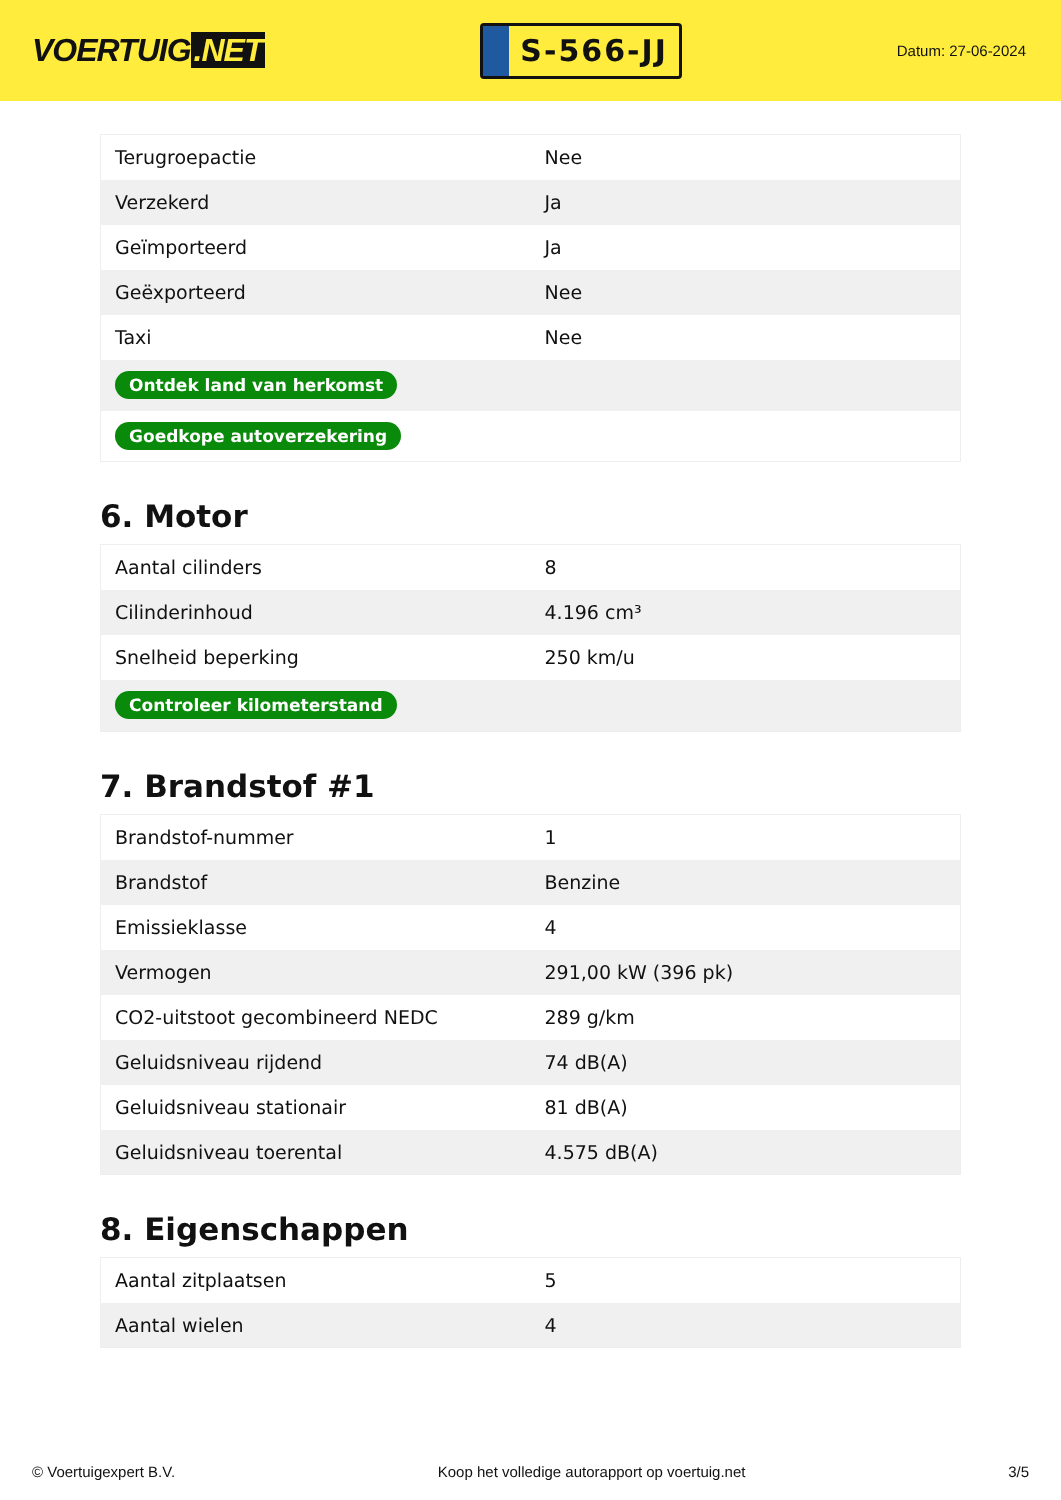VOERTUIG.NET
S-566-JJ
Datum: 27-06-2024
| Terugroepactie | Nee |
| Verzekerd | Ja |
| Geïmporteerd | Ja |
| Geëxporteerd | Nee |
| Taxi | Nee |
| Ontdek land van herkomst | |
| Goedkope autoverzekering | |
6. Motor
| Aantal cilinders | 8 |
| Cilinderinhoud | 4.196 cm³ |
| Snelheid beperking | 250 km/u |
| Controleer kilometerstand | |
7. Brandstof #1
| Brandstof-nummer | 1 |
| Brandstof | Benzine |
| Emissieklasse | 4 |
| Vermogen | 291,00 kW (396 pk) |
| CO2-uitstoot gecombineerd NEDC | 289 g/km |
| Geluidsniveau rijdend | 74 dB(A) |
| Geluidsniveau stationair | 81 dB(A) |
| Geluidsniveau toerental | 4.575 dB(A) |
8. Eigenschappen
| Aantal zitplaatsen | 5 |
| Aantal wielen | 4 |
© Voertuigexpert B.V. Koop het volledige autorapport op voertuig.net 3/5